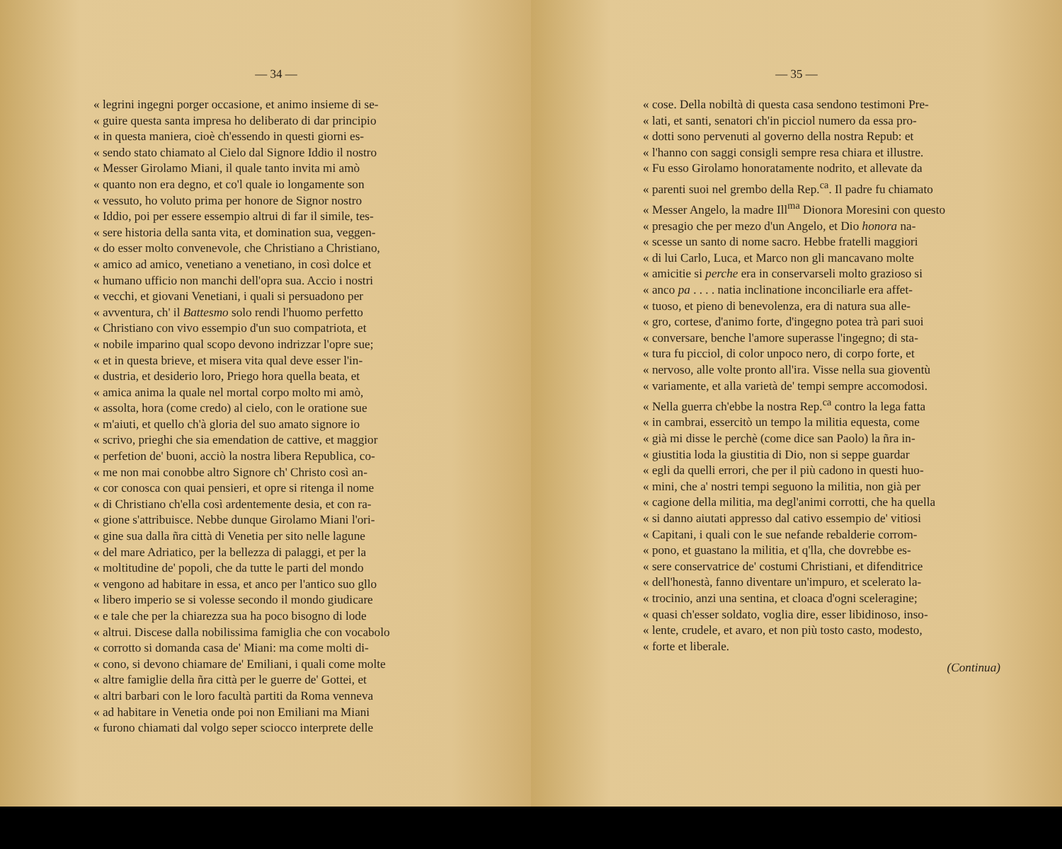— 34 —
« legrini ingegni porger occasione, et animo insieme di se-
« guire questa santa impresa ho deliberato di dar principio
« in questa maniera, cioè ch'essendo in questi giorni es-
« sendo stato chiamato al Cielo dal Signore Iddio il nostro
« Messer Girolamo Miani, il quale tanto invita mi amò
« quanto non era degno, et co'l quale io longamente son
« vessuto, ho voluto prima per honore de Signor nostro
« Iddio, poi per essere essempio altrui di far il simile, tes-
« sere historia della santa vita, et domination sua, veggen-
« do esser molto convenevole, che Christiano a Christiano,
« amico ad amico, venetiano a venetiano, in così dolce et
« humano ufficio non manchi dell'opra sua. Accio i nostri
« vecchi, et giovani Venetiani, i quali si persuadono per
« avventura, ch' il Battesmo solo rendi l'huomo perfetto
« Christiano con vivo essempio d'un suo compatriota, et
« nobile imparino qual scopo devono indrizzar l'opre sue;
« et in questa brieve, et misera vita qual deve esser l'in-
« dustria, et desiderio loro, Priego hora quella beata, et
« amica anima la quale nel mortal corpo molto mi amò,
« assolta, hora (come credo) al cielo, con le oratione sue
« m'aiuti, et quello ch'à gloria del suo amato signore io
« scrivo, prieghi che sia emendation de cattive, et maggior
« perfetion de' buoni, acciò la nostra libera Republica, co-
« me non mai conobbe altro Signore ch' Christo così an-
« cor conosca con quai pensieri, et opre si ritenga il nome
« di Christiano ch'ella così ardentemente desia, et con ra-
« gione s'attribuisce. Nebbe dunque Girolamo Miani l'ori-
« gine sua dalla ñra città di Venetia per sito nelle lagune
« del mare Adriatico, per la bellezza di palaggi, et per la
« moltitudine de' popoli, che da tutte le parti del mondo
« vengono ad habitare in essa, et anco per l'antico suo gllo
« libero imperio se si volesse secondo il mondo giudicare
« e tale che per la chiarezza sua ha poco bisogno di lode
« altrui. Discese dalla nobilissima famiglia che con vocabolo
« corrotto si domanda casa de' Miani: ma come molti di-
« cono, si devono chiamare de' Emiliani, i quali come molte
« altre famiglie della ñra città per le guerre de' Gottei, et
« altri barbari con le loro facultà partiti da Roma venneva
« ad habitare in Venetia onde poi non Emiliani ma Miani
« furono chiamati dal volgo seper sciocco interprete delle
— 35 —
« cose. Della nobiltà di questa casa sendono testimoni Pre-
« lati, et santi, senatori ch'in picciol numero da essa pro-
« dotti sono pervenuti al governo della nostra Repub: et
« l'hanno con saggi consigli sempre resa chiara et illustre.
« Fu esso Girolamo honoratamente nodrito, et allevate da
« parenti suoi nel grembo della Rep.<sup>ca</sup>. Il padre fu chiamato
« Messer Angelo, la madre Ill<sup>ma</sup> Dionora Moresini con questo
« presagio che per mezo d'un Angelo, et Dio honora na-
« scesse un santo di nome sacro. Hebbe fratelli maggiori
« di lui Carlo, Luca, et Marco non gli mancavano molte
« amicitie si perche era in conservarseli molto grazioso si
« anco pa . . . . natia inclinatione inconciliarle era affet-
« tuoso, et pieno di benevolenza, era di natura sua alle-
« gro, cortese, d'animo forte, d'ingegno potea trà pari suoi
« conversare, benche l'amore superasse l'ingegno; di sta-
« tura fu picciol, di color unpoco nero, di corpo forte, et
« nervoso, alle volte pronto all'ira. Visse nella sua gioventù
« variamente, et alla varietà de' tempi sempre accomodosi.
« Nella guerra ch'ebbe la nostra Rep.<sup>ca</sup> contro la lega fatta
« in cambrai, essercitò un tempo la militia equesta, come
« già mi disse le perchè (come dice san Paolo) la ñra in-
« giustitia loda la giustitia di Dio, non si seppe guardar
« egli da quelli errori, che per il più cadono in questi huo-
« mini, che a' nostri tempi seguono la militia, non già per
« cagione della militia, ma degl'animi corrotti, che ha quella
« si danno aiutati appresso dal cativo essempio de' vitiosi
« Capitani, i quali con le sue nefande rebalderie corrom-
« pono, et guastano la militia, et q'lla, che dovrebbe es-
« sere conservatrice de' costumi Christiani, et difenditrice
« dell'honestà, fanno diventare un'impuro, et scelerato la-
« trocinio, anzi una sentina, et cloaca d'ogni sceleragine;
« quasi ch'esser soldato, voglia dire, esser libidinoso, inso-
« lente, crudele, et avaro, et non più tosto casto, modesto,
« forte et liberale.
(Continua)